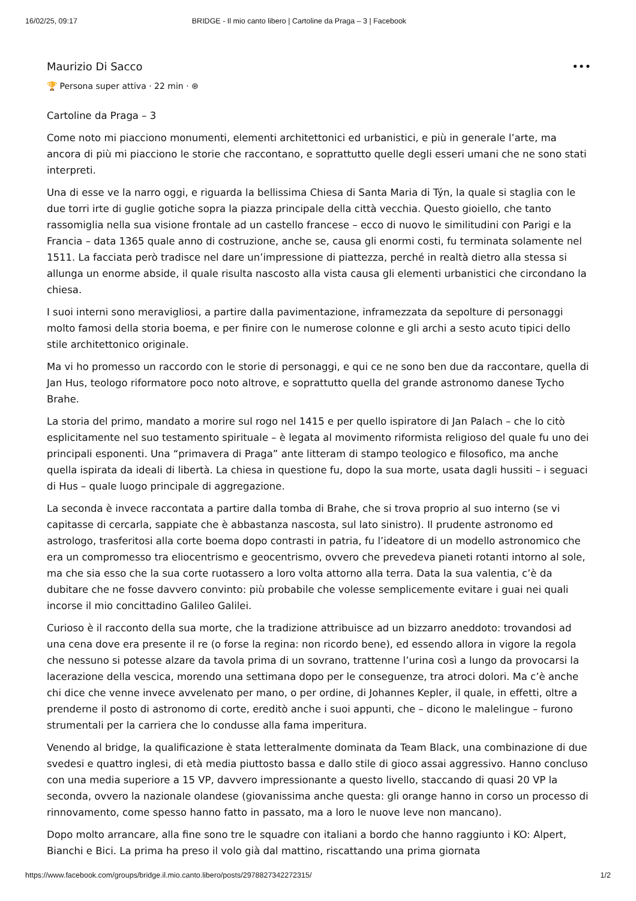16/02/25, 09:17 BRIDGE - Il mio canto libero | Cartoline da Praga – 3 | Facebook
Maurizio Di Sacco •••
🏆 Persona super attiva · 22 min · ⊛
Cartoline da Praga – 3
Come noto mi piacciono monumenti, elementi architettonici ed urbanistici, e più in generale l’arte, ma ancora di più mi piacciono le storie che raccontano, e soprattutto quelle degli esseri umani che ne sono stati interpreti.
Una di esse ve la narro oggi, e riguarda la bellissima Chiesa di Santa Maria di Týn, la quale si staglia con le due torri irte di guglie gotiche sopra la piazza principale della città vecchia. Questo gioiello, che tanto rassomiglia nella sua visione frontale ad un castello francese – ecco di nuovo le similitudini con Parigi e la Francia – data 1365 quale anno di costruzione, anche se, causa gli enormi costi, fu terminata solamente nel 1511. La facciata però tradisce nel dare un’impressione di piattezza, perché in realtà dietro alla stessa si allunga un enorme abside, il quale risulta nascosto alla vista causa gli elementi urbanistici che circondano la chiesa.
I suoi interni sono meravigliosi, a partire dalla pavimentazione, inframezzata da sepolture di personaggi molto famosi della storia boema, e per finire con le numerose colonne e gli archi a sesto acuto tipici dello stile architettonico originale.
Ma vi ho promesso un raccordo con le storie di personaggi, e qui ce ne sono ben due da raccontare, quella di Jan Hus, teologo riformatore poco noto altrove, e soprattutto quella del grande astronomo danese Tycho Brahe.
La storia del primo, mandato a morire sul rogo nel 1415 e per quello ispiratore di Jan Palach – che lo citò esplicitamente nel suo testamento spirituale – è legata al movimento riformista religioso del quale fu uno dei principali esponenti. Una “primavera di Praga” ante litteram di stampo teologico e filosofico, ma anche quella ispirata da ideali di libertà. La chiesa in questione fu, dopo la sua morte, usata dagli hussiti – i seguaci di Hus – quale luogo principale di aggregazione.
La seconda è invece raccontata a partire dalla tomba di Brahe, che si trova proprio al suo interno (se vi capitasse di cercarla, sappiate che è abbastanza nascosta, sul lato sinistro). Il prudente astronomo ed astrologo, trasferitosi alla corte boema dopo contrasti in patria, fu l’ideatore di un modello astronomico che era un compromesso tra eliocentrismo e geocentrismo, ovvero che prevedeva pianeti rotanti intorno al sole, ma che sia esso che la sua corte ruotassero a loro volta attorno alla terra. Data la sua valentia, c’è da dubitare che ne fosse davvero convinto: più probabile che volesse semplicemente evitare i guai nei quali incorse il mio concittadino Galileo Galilei.
Curioso è il racconto della sua morte, che la tradizione attribuisce ad un bizzarro aneddoto: trovandosi ad una cena dove era presente il re (o forse la regina: non ricordo bene), ed essendo allora in vigore la regola che nessuno si potesse alzare da tavola prima di un sovrano, trattenne l’urina così a lungo da provocarsi la lacerazione della vescica, morendo una settimana dopo per le conseguenze, tra atroci dolori. Ma c’è anche chi dice che venne invece avvelenato per mano, o per ordine, di Johannes Kepler, il quale, in effetti, oltre a prenderne il posto di astronomo di corte, ereditò anche i suoi appunti, che – dicono le malelingue – furono strumentali per la carriera che lo condusse alla fama imperitura.
Venendo al bridge, la qualificazione è stata letteralmente dominata da Team Black, una combinazione di due svedesi e quattro inglesi, di età media piuttosto bassa e dallo stile di gioco assai aggressivo. Hanno concluso con una media superiore a 15 VP, davvero impressionante a questo livello, staccando di quasi 20 VP la seconda, ovvero la nazionale olandese (giovanissima anche questa: gli orange hanno in corso un processo di rinnovamento, come spesso hanno fatto in passato, ma a loro le nuove leve non mancano).
Dopo molto arrancare, alla fine sono tre le squadre con italiani a bordo che hanno raggiunto i KO: Alpert, Bianchi e Bici. La prima ha preso il volo già dal mattino, riscattando una prima giornata
https://www.facebook.com/groups/bridge.il.mio.canto.libero/posts/2978827342272315/ 1/2